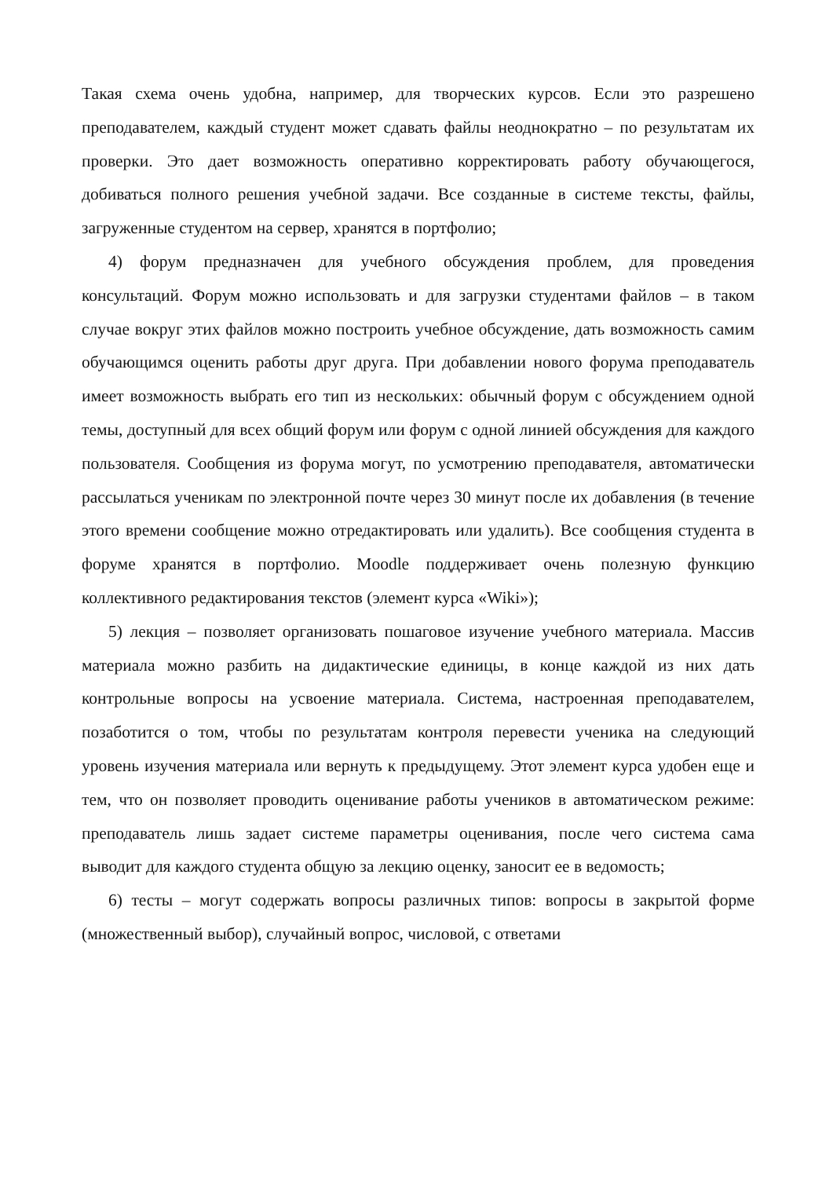Такая схема очень удобна, например, для творческих курсов. Если это разрешено преподавателем, каждый студент может сдавать файлы неоднократно – по результатам их проверки. Это дает возможность оперативно корректировать работу обучающегося, добиваться полного решения учебной задачи. Все созданные в системе тексты, файлы, загруженные студентом на сервер, хранятся в портфолио;
4) форум предназначен для учебного обсуждения проблем, для проведения консультаций. Форум можно использовать и для загрузки студентами файлов – в таком случае вокруг этих файлов можно построить учебное обсуждение, дать возможность самим обучающимся оценить работы друг друга. При добавлении нового форума преподаватель имеет возможность выбрать его тип из нескольких: обычный форум с обсуждением одной темы, доступный для всех общий форум или форум с одной линией обсуждения для каждого пользователя. Сообщения из форума могут, по усмотрению преподавателя, автоматически рассылаться ученикам по электронной почте через 30 минут после их добавления (в течение этого времени сообщение можно отредактировать или удалить). Все сообщения студента в форуме хранятся в портфолио. Moodle поддерживает очень полезную функцию коллективного редактирования текстов (элемент курса «Wiki»);
5) лекция – позволяет организовать пошаговое изучение учебного материала. Массив материала можно разбить на дидактические единицы, в конце каждой из них дать контрольные вопросы на усвоение материала. Система, настроенная преподавателем, позаботится о том, чтобы по результатам контроля перевести ученика на следующий уровень изучения материала или вернуть к предыдущему. Этот элемент курса удобен еще и тем, что он позволяет проводить оценивание работы учеников в автоматическом режиме: преподаватель лишь задает системе параметры оценивания, после чего система сама выводит для каждого студента общую за лекцию оценку, заносит ее в ведомость;
6) тесты – могут содержать вопросы различных типов: вопросы в закрытой форме (множественный выбор), случайный вопрос, числовой, с ответами